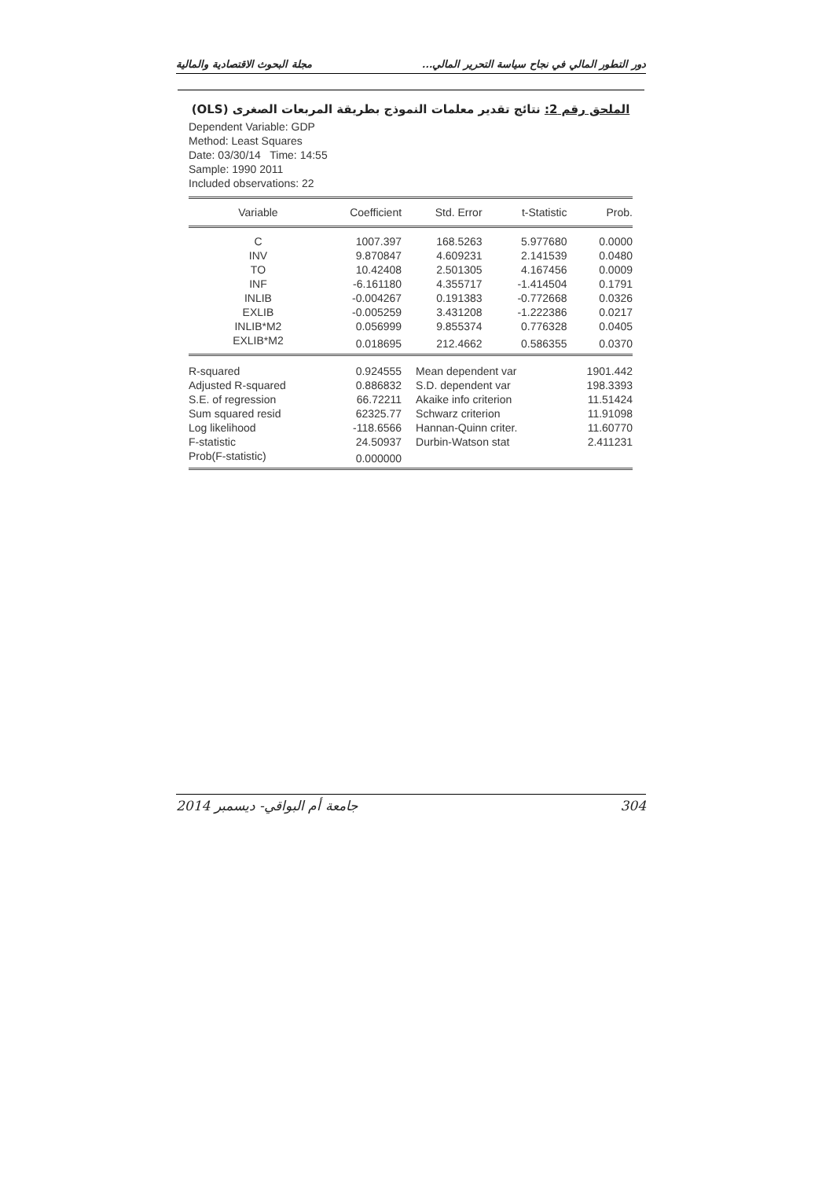دور التطور المالي في نجاح سياسة التحرير المالي... مجلة البحوث الاقتصادية والمالية
الملحق رقم 2: نتائج تقدير معلمات النموذج بطريقة المربعات الصغرى (OLS)
Dependent Variable: GDP
Method: Least Squares
Date: 03/30/14 Time: 14:55
Sample: 1990 2011
Included observations: 22
| Variable | Coefficient | Std. Error | t-Statistic | Prob. |
| --- | --- | --- | --- | --- |
| C | 1007.397 | 168.5263 | 5.977680 | 0.0000 |
| INV | 9.870847 | 4.609231 | 2.141539 | 0.0480 |
| TO | 10.42408 | 2.501305 | 4.167456 | 0.0009 |
| INF | -6.161180 | 4.355717 | -1.414504 | 0.1791 |
| INLIB | -0.004267 | 0.191383 | -0.772668 | 0.0326 |
| EXLIB | -0.005259 | 3.431208 | -1.222386 | 0.0217 |
| INLIB*M2 | 0.056999 | 9.855374 | 0.776328 | 0.0405 |
| EXLIB*M2 | 0.018695 | 212.4662 | 0.586355 | 0.0370 |
| R-squared | 0.924555 | Mean dependent var | | 1901.442 |
| Adjusted R-squared | 0.886832 | S.D. dependent var | | 198.3393 |
| S.E. of regression | 66.72211 | Akaike info criterion | | 11.51424 |
| Sum squared resid | 62325.77 | Schwarz criterion | | 11.91098 |
| Log likelihood | -118.6566 | Hannan-Quinn criter. | | 11.60770 |
| F-statistic | 24.50937 | Durbin-Watson stat | | 2.411231 |
| Prob(F-statistic) | 0.000000 | | | |
2014 جامعة أم البواقي- ديسمبر 304